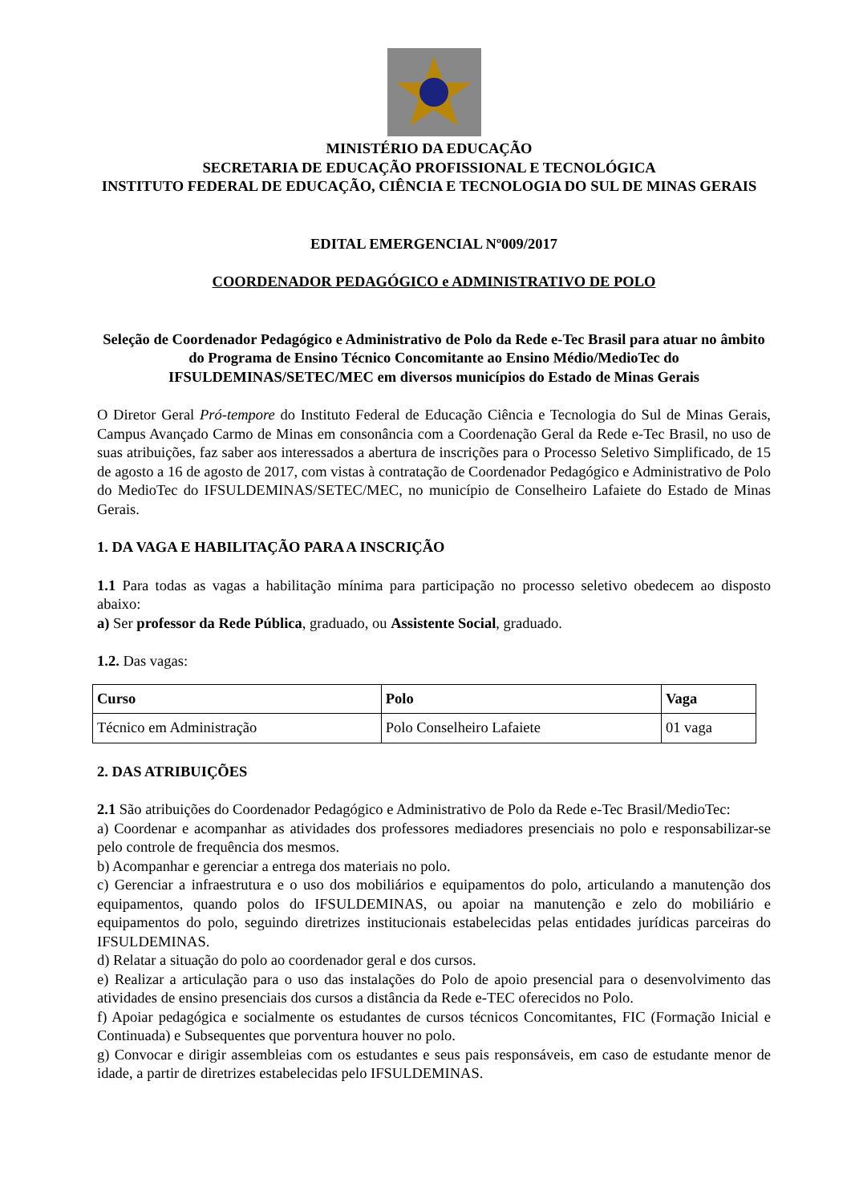MINISTÉRIO DA EDUCAÇÃO
SECRETARIA DE EDUCAÇÃO PROFISSIONAL E TECNOLÓGICA
INSTITUTO FEDERAL DE EDUCAÇÃO, CIÊNCIA E TECNOLOGIA DO SUL DE MINAS GERAIS
EDITAL EMERGENCIAL Nº009/2017
COORDENADOR PEDAGÓGICO e ADMINISTRATIVO DE POLO
Seleção de Coordenador Pedagógico e Administrativo de Polo da Rede e-Tec Brasil para atuar no âmbito do Programa de Ensino Técnico Concomitante ao Ensino Médio/MedioTec do IFSULDEMINAS/SETEC/MEC em diversos municípios do Estado de Minas Gerais
O Diretor Geral Pró-tempore do Instituto Federal de Educação Ciência e Tecnologia do Sul de Minas Gerais, Campus Avançado Carmo de Minas em consonância com a Coordenação Geral da Rede e-Tec Brasil, no uso de suas atribuições, faz saber aos interessados a abertura de inscrições para o Processo Seletivo Simplificado, de 15 de agosto a 16 de agosto de 2017, com vistas à contratação de Coordenador Pedagógico e Administrativo de Polo do MedioTec do IFSULDEMINAS/SETEC/MEC, no município de Conselheiro Lafaiete do Estado de Minas Gerais.
1. DA VAGA E HABILITAÇÃO PARA A INSCRIÇÃO
1.1 Para todas as vagas a habilitação mínima para participação no processo seletivo obedecem ao disposto abaixo:
a) Ser professor da Rede Pública, graduado, ou Assistente Social, graduado.
1.2. Das vagas:
| Curso | Polo | Vaga |
| --- | --- | --- |
| Técnico em Administração | Polo Conselheiro Lafaiete | 01 vaga |
2. DAS ATRIBUIÇÕES
2.1 São atribuições do Coordenador Pedagógico e Administrativo de Polo da Rede e-Tec Brasil/MedioTec:
a) Coordenar e acompanhar as atividades dos professores mediadores presenciais no polo e responsabilizar-se pelo controle de frequência dos mesmos.
b) Acompanhar e gerenciar a entrega dos materiais no polo.
c) Gerenciar a infraestrutura e o uso dos mobiliários e equipamentos do polo, articulando a manutenção dos equipamentos, quando polos do IFSULDEMINAS, ou apoiar na manutenção e zelo do mobiliário e equipamentos do polo, seguindo diretrizes institucionais estabelecidas pelas entidades jurídicas parceiras do IFSULDEMINAS.
d) Relatar a situação do polo ao coordenador geral e dos cursos.
e) Realizar a articulação para o uso das instalações do Polo de apoio presencial para o desenvolvimento das atividades de ensino presenciais dos cursos a distância da Rede e-TEC oferecidos no Polo.
f) Apoiar pedagógica e socialmente os estudantes de cursos técnicos Concomitantes, FIC (Formação Inicial e Continuada) e Subsequentes que porventura houver no polo.
g) Convocar e dirigir assembleias com os estudantes e seus pais responsáveis, em caso de estudante menor de idade, a partir de diretrizes estabelecidas pelo IFSULDEMINAS.